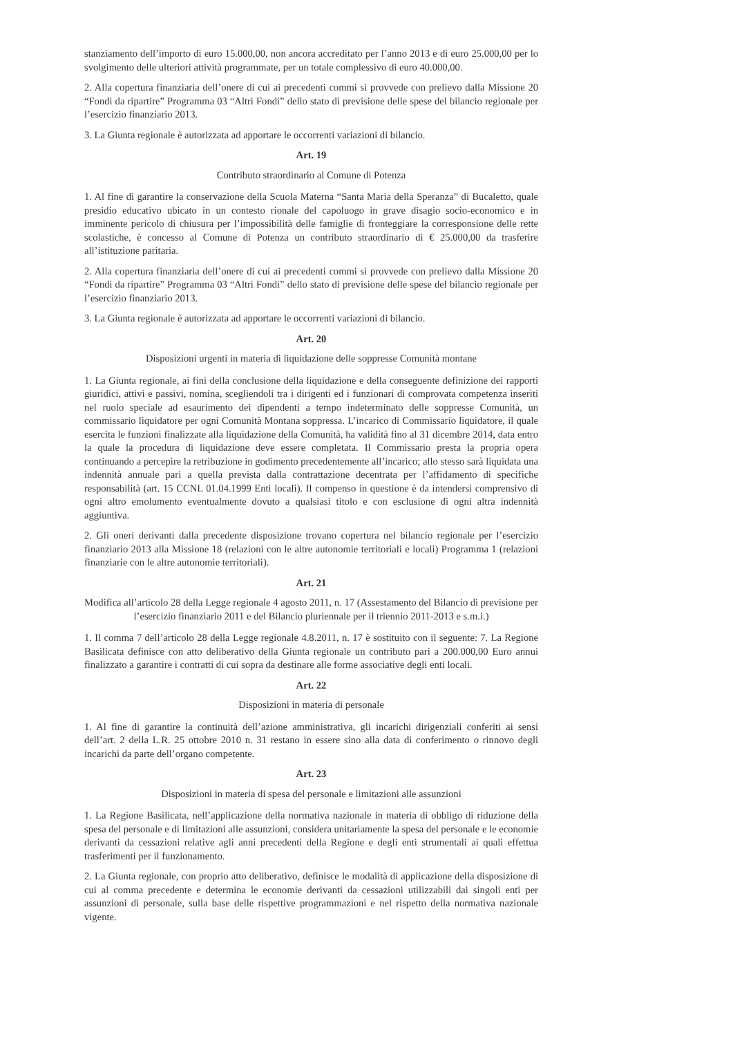stanziamento dell’importo di euro 15.000,00, non ancora accreditato per l’anno 2013 e di euro 25.000,00 per lo svolgimento delle ulteriori attività programmate, per un totale complessivo di euro 40.000,00.
2. Alla copertura finanziaria dell’onere di cui ai precedenti commi si provvede con prelievo dalla Missione 20 “Fondi da ripartire” Programma 03 “Altri Fondi” dello stato di previsione delle spese del bilancio regionale per l’esercizio finanziario 2013.
3. La Giunta regionale è autorizzata ad apportare le occorrenti variazioni di bilancio.
Art. 19
Contributo straordinario al Comune di Potenza
1. Al fine di garantire la conservazione della Scuola Materna “Santa Maria della Speranza” di Bucaletto, quale presidio educativo ubicato in un contesto rionale del capoluogo in grave disagio socio-economico e in imminente pericolo di chiusura per l’impossibilità delle famiglie di fronteggiare la corresponsione delle rette scolastiche, è concesso al Comune di Potenza un contributo straordinario di € 25.000,00 da trasferire all’istituzione paritaria.
2. Alla copertura finanziaria dell’onere di cui ai precedenti commi si provvede con prelievo dalla Missione 20 “Fondi da ripartire” Programma 03 “Altri Fondi” dello stato di previsione delle spese del bilancio regionale per l’esercizio finanziario 2013.
3. La Giunta regionale è autorizzata ad apportare le occorrenti variazioni di bilancio.
Art. 20
Disposizioni urgenti in materia di liquidazione delle soppresse Comunità montane
1. La Giunta regionale, ai fini della conclusione della liquidazione e della conseguente definizione dei rapporti giuridici, attivi e passivi, nomina, scegliendoli tra i dirigenti ed i funzionari di comprovata competenza inseriti nel ruolo speciale ad esaurimento dei dipendenti a tempo indeterminato delle soppresse Comunità, un commissario liquidatore per ogni Comunità Montana soppressa. L’incarico di Commissario liquidatore, il quale esercita le funzioni finalizzate alla liquidazione della Comunità, ha validità fino al 31 dicembre 2014, data entro la quale la procedura di liquidazione deve essere completata. Il Commissario presta la propria opera continuando a percepire la retribuzione in godimento precedentemente all’incarico; allo stesso sarà liquidata una indennità annuale pari a quella prevista dalla contrattazione decentrata per l’affidamento di specifiche responsabilità (art. 15 CCNL 01.04.1999 Enti locali). Il compenso in questione è da intendersi comprensivo di ogni altro emolumento eventualmente dovuto a qualsiasi titolo e con esclusione di ogni altra indennità aggiuntiva.
2. Gli oneri derivanti dalla precedente disposizione trovano copertura nel bilancio regionale per l’esercizio finanziario 2013 alla Missione 18 (relazioni con le altre autonomie territoriali e locali) Programma 1 (relazioni finanziarie con le altre autonomie territoriali).
Art. 21
Modifica all’articolo 28 della Legge regionale 4 agosto 2011, n. 17 (Assestamento del Bilancio di previsione per l’esercizio finanziario 2011 e del Bilancio pluriennale per il triennio 2011-2013 e s.m.i.)
1. Il comma 7 dell’articolo 28 della Legge regionale 4.8.2011, n. 17 è sostituito con il seguente: 7. La Regione Basilicata definisce con atto deliberativo della Giunta regionale un contributo pari a 200.000,00 Euro annui finalizzato a garantire i contratti di cui sopra da destinare alle forme associative degli enti locali.
Art. 22
Disposizioni in materia di personale
1. Al fine di garantire la continuità dell’azione amministrativa, gli incarichi dirigenziali conferiti ai sensi dell’art. 2 della L.R. 25 ottobre 2010 n. 31 restano in essere sino alla data di conferimento o rinnovo degli incarichi da parte dell’organo competente.
Art. 23
Disposizioni in materia di spesa del personale e limitazioni alle assunzioni
1. La Regione Basilicata, nell’applicazione della normativa nazionale in materia di obbligo di riduzione della spesa del personale e di limitazioni alle assunzioni, considera unitariamente la spesa del personale e le economie derivanti da cessazioni relative agli anni precedenti della Regione e degli enti strumentali ai quali effettua trasferimenti per il funzionamento.
2. La Giunta regionale, con proprio atto deliberativo, definisce le modalità di applicazione della disposizione di cui al comma precedente e determina le economie derivanti da cessazioni utilizzabili dai singoli enti per assunzioni di personale, sulla base delle rispettive programmazioni e nel rispetto della normativa nazionale vigente.